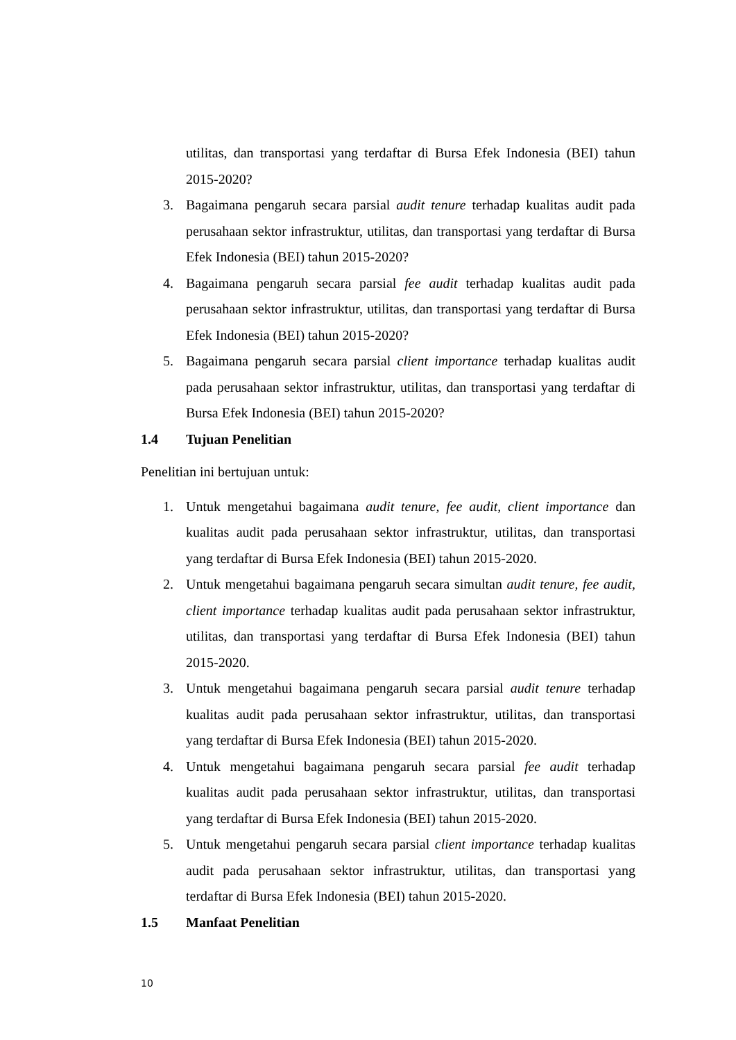utilitas, dan transportasi yang terdaftar di Bursa Efek Indonesia (BEI) tahun 2015-2020?
3. Bagaimana pengaruh secara parsial audit tenure terhadap kualitas audit pada perusahaan sektor infrastruktur, utilitas, dan transportasi yang terdaftar di Bursa Efek Indonesia (BEI) tahun 2015-2020?
4. Bagaimana pengaruh secara parsial fee audit terhadap kualitas audit pada perusahaan sektor infrastruktur, utilitas, dan transportasi yang terdaftar di Bursa Efek Indonesia (BEI) tahun 2015-2020?
5. Bagaimana pengaruh secara parsial client importance terhadap kualitas audit pada perusahaan sektor infrastruktur, utilitas, dan transportasi yang terdaftar di Bursa Efek Indonesia (BEI) tahun 2015-2020?
1.4 Tujuan Penelitian
Penelitian ini bertujuan untuk:
1. Untuk mengetahui bagaimana audit tenure, fee audit, client importance dan kualitas audit pada perusahaan sektor infrastruktur, utilitas, dan transportasi yang terdaftar di Bursa Efek Indonesia (BEI) tahun 2015-2020.
2. Untuk mengetahui bagaimana pengaruh secara simultan audit tenure, fee audit, client importance terhadap kualitas audit pada perusahaan sektor infrastruktur, utilitas, dan transportasi yang terdaftar di Bursa Efek Indonesia (BEI) tahun 2015-2020.
3. Untuk mengetahui bagaimana pengaruh secara parsial audit tenure terhadap kualitas audit pada perusahaan sektor infrastruktur, utilitas, dan transportasi yang terdaftar di Bursa Efek Indonesia (BEI) tahun 2015-2020.
4. Untuk mengetahui bagaimana pengaruh secara parsial fee audit terhadap kualitas audit pada perusahaan sektor infrastruktur, utilitas, dan transportasi yang terdaftar di Bursa Efek Indonesia (BEI) tahun 2015-2020.
5. Untuk mengetahui pengaruh secara parsial client importance terhadap kualitas audit pada perusahaan sektor infrastruktur, utilitas, dan transportasi yang terdaftar di Bursa Efek Indonesia (BEI) tahun 2015-2020.
1.5 Manfaat Penelitian
10